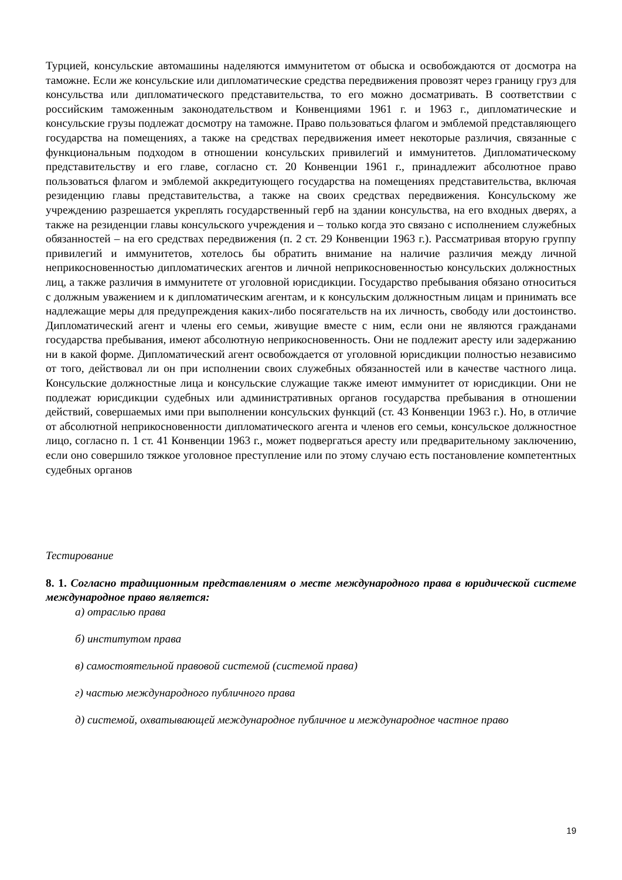Турцией, консульские автомашины наделяются иммунитетом от обыска и освобождаются от досмотра на таможне. Если же консульские или дипломатические средства передвижения провозят через границу груз для консульства или дипломатического представительства, то его можно досматривать. В соответствии с российским таможенным законодательством и Конвенциями 1961 г. и 1963 г., дипломатические и консульские грузы подлежат досмотру на таможне. Право пользоваться флагом и эмблемой представляющего государства на помещениях, а также на средствах передвижения имеет некоторые различия, связанные с функциональным подходом в отношении консульских привилегий и иммунитетов. Дипломатическому представительству и его главе, согласно ст. 20 Конвенции 1961 г., принадлежит абсолютное право пользоваться флагом и эмблемой аккредитующего государства на помещениях представительства, включая резиденцию главы представительства, а также на своих средствах передвижения. Консульскому же учреждению разрешается укреплять государственный герб на здании консульства, на его входных дверях, а также на резиденции главы консульского учреждения и – только когда это связано с исполнением служебных обязанностей – на его средствах передвижения (п. 2 ст. 29 Конвенции 1963 г.). Рассматривая вторую группу привилегий и иммунитетов, хотелось бы обратить внимание на наличие различия между личной неприкосновенностью дипломатических агентов и личной неприкосновенностью консульских должностных лиц, а также различия в иммунитете от уголовной юрисдикции. Государство пребывания обязано относиться с должным уважением и к дипломатическим агентам, и к консульским должностным лицам и принимать все надлежащие меры для предупреждения каких-либо посягательств на их личность, свободу или достоинство. Дипломатический агент и члены его семьи, живущие вместе с ним, если они не являются гражданами государства пребывания, имеют абсолютную неприкосновенность. Они не подлежит аресту или задержанию ни в какой форме. Дипломатический агент освобождается от уголовной юрисдикции полностью независимо от того, действовал ли он при исполнении своих служебных обязанностей или в качестве частного лица. Консульские должностные лица и консульские служащие также имеют иммунитет от юрисдикции. Они не подлежат юрисдикции судебных или административных органов государства пребывания в отношении действий, совершаемых ими при выполнении консульских функций (ст. 43 Конвенции 1963 г.). Но, в отличие от абсолютной неприкосновенности дипломатического агента и членов его семьи, консульское должностное лицо, согласно п. 1 ст. 41 Конвенции 1963 г., может подвергаться аресту или предварительному заключению, если оно совершило тяжкое уголовное преступление или по этому случаю есть постановление компетентных судебных органов
Тестирование
8. 1. Согласно традиционным представлениям о месте международного права в юридической системе международное право является:
а) отраслью права
б) институтом права
в) самостоятельной правовой системой (системой права)
г) частью международного публичного права
д) системой, охватывающей международное публичное и международное частное право
19